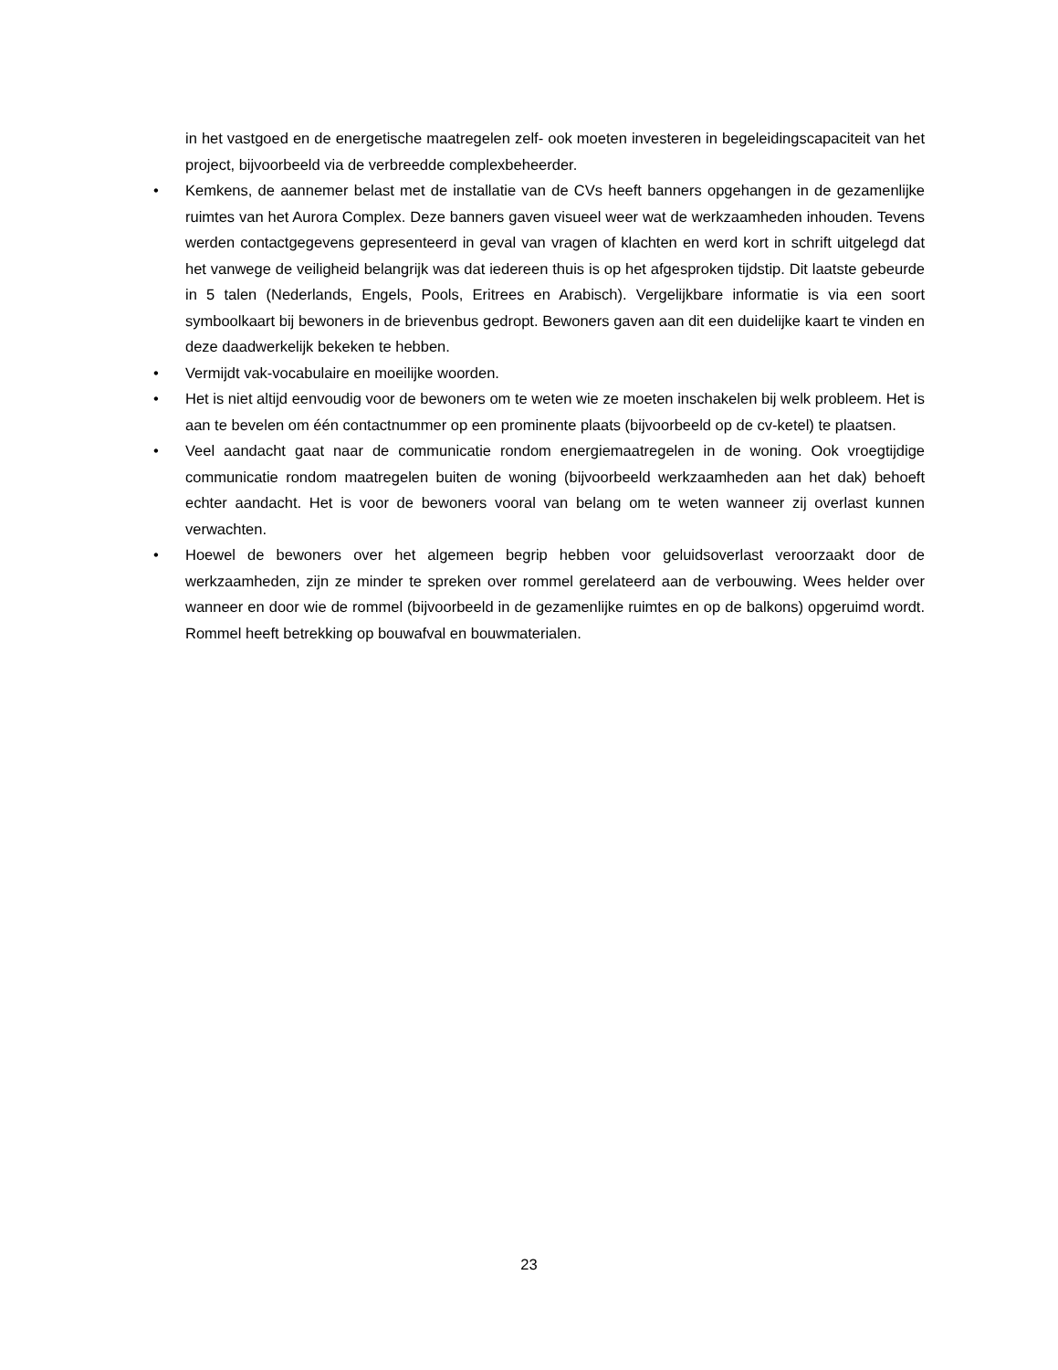in het vastgoed en de energetische maatregelen zelf- ook moeten investeren in begeleidingscapaciteit van het project, bijvoorbeeld via de verbreedde complexbeheerder.
• Kemkens, de aannemer belast met de installatie van de CVs heeft banners opgehangen in de gezamenlijke ruimtes van het Aurora Complex. Deze banners gaven visueel weer wat de werkzaamheden inhouden. Tevens werden contactgegevens gepresenteerd in geval van vragen of klachten en werd kort in schrift uitgelegd dat het vanwege de veiligheid belangrijk was dat iedereen thuis is op het afgesproken tijdstip. Dit laatste gebeurde in 5 talen (Nederlands, Engels, Pools, Eritrees en Arabisch). Vergelijkbare informatie is via een soort symboolkaart bij bewoners in de brievenbus gedropt. Bewoners gaven aan dit een duidelijke kaart te vinden en deze daadwerkelijk bekeken te hebben.
• Vermijdt vak-vocabulaire en moeilijke woorden.
• Het is niet altijd eenvoudig voor de bewoners om te weten wie ze moeten inschakelen bij welk probleem. Het is aan te bevelen om één contactnummer op een prominente plaats (bijvoorbeeld op de cv-ketel) te plaatsen.
• Veel aandacht gaat naar de communicatie rondom energiemaatregelen in de woning. Ook vroegtijdige communicatie rondom maatregelen buiten de woning (bijvoorbeeld werkzaamheden aan het dak) behoeft echter aandacht. Het is voor de bewoners vooral van belang om te weten wanneer zij overlast kunnen verwachten.
• Hoewel de bewoners over het algemeen begrip hebben voor geluidsoverlast veroorzaakt door de werkzaamheden, zijn ze minder te spreken over rommel gerelateerd aan de verbouwing. Wees helder over wanneer en door wie de rommel (bijvoorbeeld in de gezamenlijke ruimtes en op de balkons) opgeruimd wordt. Rommel heeft betrekking op bouwafval en bouwmaterialen.
23